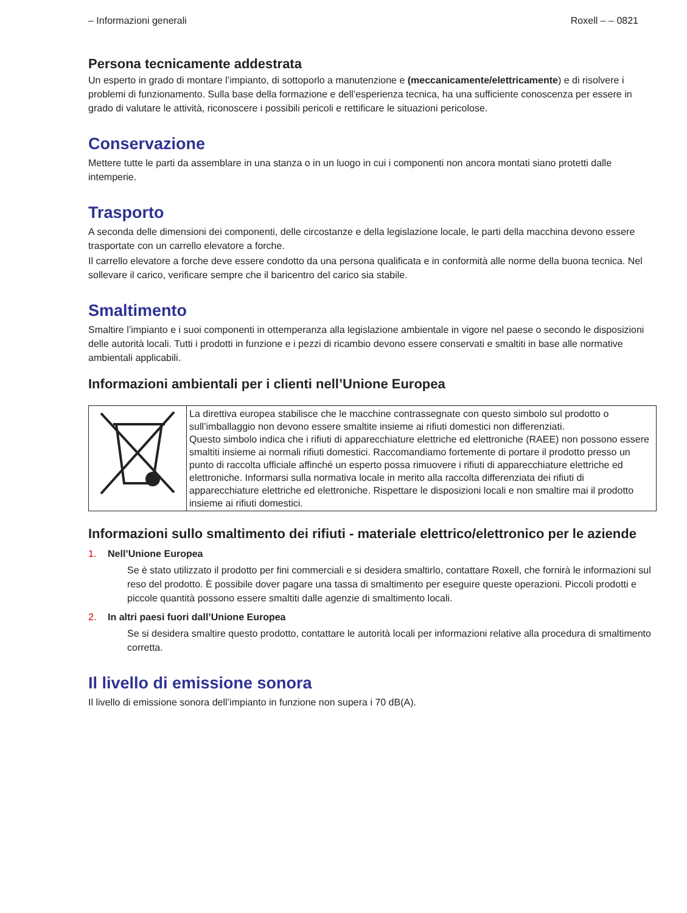– Informazioni generali Roxell – – 0821
Persona tecnicamente addestrata
Un esperto in grado di montare l’impianto, di sottoporlo a manutenzione e (meccanicamente/elettricamente) e di risolvere i problemi di funzionamento. Sulla base della formazione e dell’esperienza tecnica, ha una sufficiente conoscenza per essere in grado di valutare le attività, riconoscere i possibili pericoli e rettificare le situazioni pericolose.
Conservazione
Mettere tutte le parti da assemblare in una stanza o in un luogo in cui i componenti non ancora montati siano protetti dalle intemperie.
Trasporto
A seconda delle dimensioni dei componenti, delle circostanze e della legislazione locale, le parti della macchina devono essere trasportate con un carrello elevatore a forche.
Il carrello elevatore a forche deve essere condotto da una persona qualificata e in conformità alle norme della buona tecnica. Nel sollevare il carico, verificare sempre che il baricentro del carico sia stabile.
Smaltimento
Smaltire l’impianto e i suoi componenti in ottemperanza alla legislazione ambientale in vigore nel paese o secondo le disposizioni delle autorità locali. Tutti i prodotti in funzione e i pezzi di ricambio devono essere conservati e smaltiti in base alle normative ambientali applicabili.
Informazioni ambientali per i clienti nell’Unione Europea
| | La direttiva europea stabilisce che le macchine contrassegnate con questo simbolo sul prodotto o sull’imballaggio non devono essere smaltite insieme ai rifiuti domestici non differenziati. Questo simbolo indica che i rifiuti di apparecchiature elettriche ed elettroniche (RAEE) non possono essere smaltiti insieme ai normali rifiuti domestici. Raccomandiamo fortemente di portare il prodotto presso un punto di raccolta ufficiale affinché un esperto possa rimuovere i rifiuti di apparecchiature elettriche ed elettroniche. Informarsi sulla normativa locale in merito alla raccolta differenziata dei rifiuti di apparecchiature elettriche ed elettroniche. Rispettare le disposizioni locali e non smaltire mai il prodotto insieme ai rifiuti domestici. |
Informazioni sullo smaltimento dei rifiuti - materiale elettrico/elettronico per le aziende
1. Nell’Unione Europea
Se è stato utilizzato il prodotto per fini commerciali e si desidera smaltirlo, contattare Roxell, che fornirà le informazioni sul reso del prodotto. È possibile dover pagare una tassa di smaltimento per eseguire queste operazioni. Piccoli prodotti e piccole quantità possono essere smaltiti dalle agenzie di smaltimento locali.
2. In altri paesi fuori dall’Unione Europea
Se si desidera smaltire questo prodotto, contattare le autorità locali per informazioni relative alla procedura di smaltimento corretta.
Il livello di emissione sonora
Il livello di emissione sonora dell’impianto in funzione non supera i 70 dB(A).